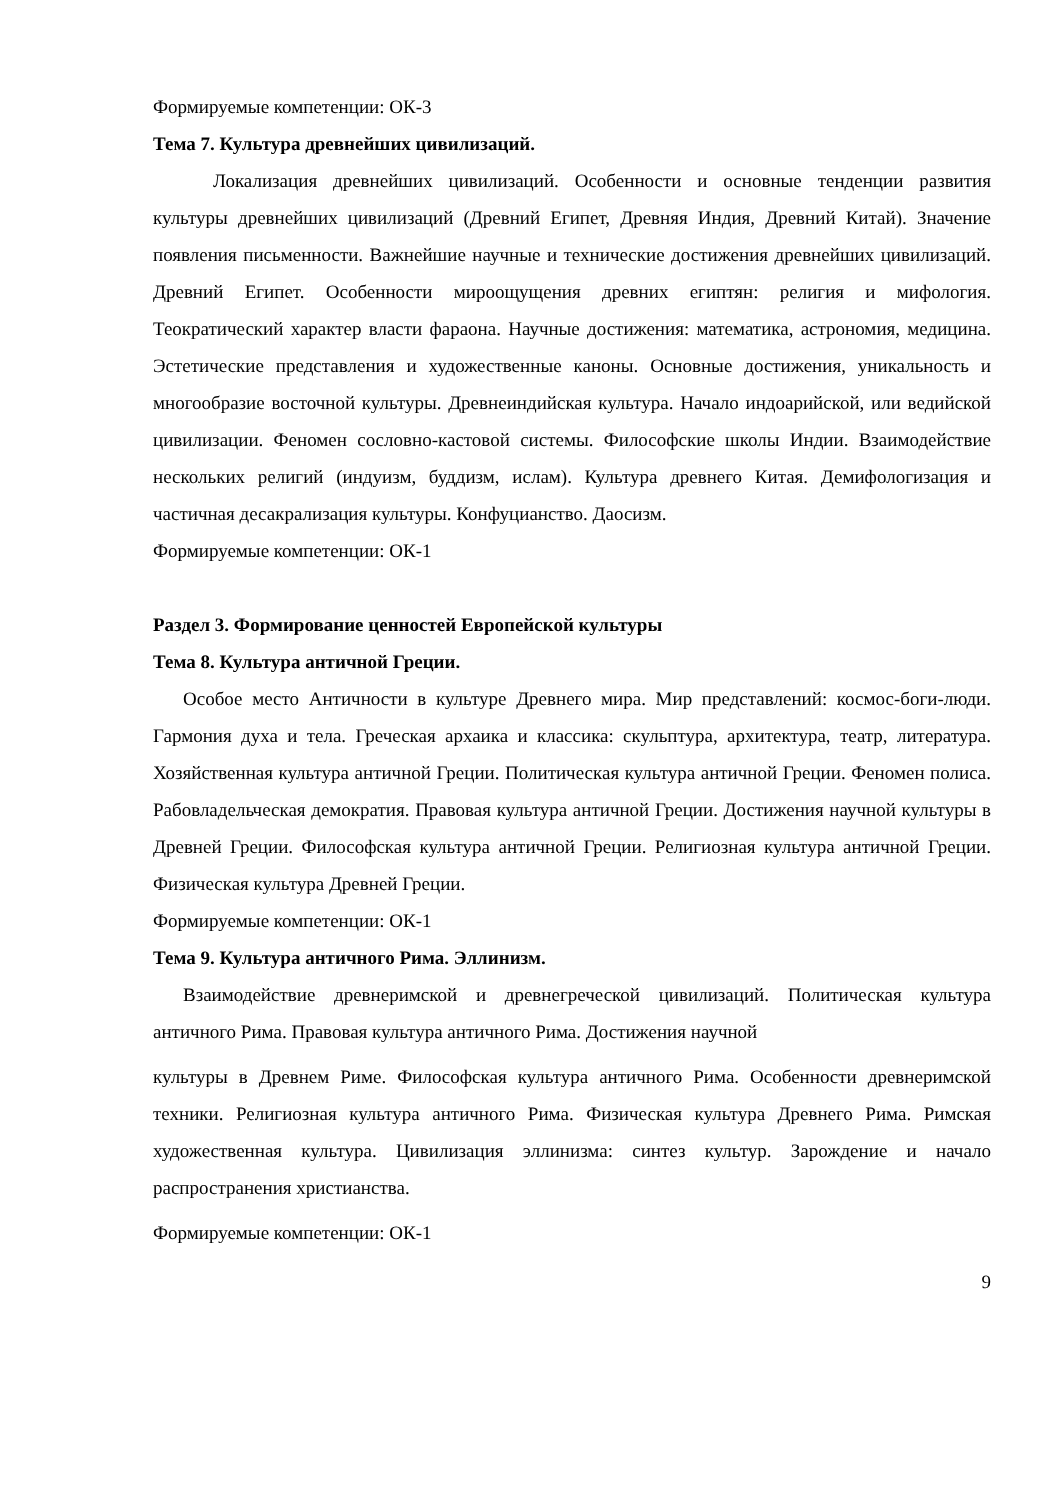Формируемые компетенции: ОК-3
Тема 7. Культура древнейших цивилизаций.
Локализация древнейших цивилизаций. Особенности и основные тенденции развития культуры древнейших цивилизаций (Древний Египет, Древняя Индия, Древний Китай). Значение появления письменности. Важнейшие научные и технические достижения древнейших цивилизаций. Древний Египет. Особенности мироощущения древних египтян: религия и мифология. Теократический характер власти фараона. Научные достижения: математика, астрономия, медицина. Эстетические представления и художественные каноны. Основные достижения, уникальность и многообразие восточной культуры. Древнеиндийская культура. Начало индоарийской, или ведийской цивилизации. Феномен сословно-кастовой системы. Философские школы Индии. Взаимодействие нескольких религий (индуизм, буддизм, ислам). Культура древнего Китая. Демифологизация и частичная десакрализация культуры. Конфуцианство. Даосизм.
Формируемые компетенции: ОК-1
Раздел 3. Формирование ценностей Европейской культуры
Тема 8. Культура античной Греции.
Особое место Античности в культуре Древнего мира. Мир представлений: космос-боги-люди. Гармония духа и тела. Греческая архаика и классика: скульптура, архитектура, театр, литература. Хозяйственная культура античной Греции. Политическая культура античной Греции. Феномен полиса. Рабовладельческая демократия. Правовая культура античной Греции. Достижения научной культуры в Древней Греции. Философская культура античной Греции. Религиозная культура античной Греции. Физическая культура Древней Греции.
Формируемые компетенции: ОК-1
Тема 9. Культура античного Рима. Эллинизм.
Взаимодействие древнеримской и древнегреческой цивилизаций. Политическая культура античного Рима. Правовая культура античного Рима. Достижения научной
культуры в Древнем Риме. Философская культура античного Рима. Особенности древнеримской техники. Религиозная культура античного Рима. Физическая культура Древнего Рима. Римская художественная культура. Цивилизация эллинизма: синтез культур. Зарождение и начало распространения христианства.
Формируемые компетенции: ОК-1
9